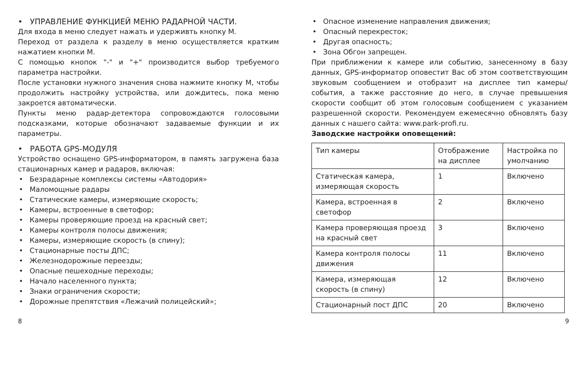• УПРАВЛЕНИЕ ФУНКЦИЕЙ МЕНЮ РАДАРНОЙ ЧАСТИ.
Для входа в меню следует нажать и удерживть кнопку М.
Переход от раздела к разделу в меню осуществляется кратким нажатием кнопки М.
С помощью кнопок "-" и "+" производится выбор требуемого параметра настройки.
После установки нужного значения снова нажмите кнопку М, чтобы продолжить настройку устройства, или дождитесь, пока меню закроется автоматически.
Пункты меню радар-детектора сопровождаются голосовыми подсказками, которые обозначают задаваемые функции и их параметры.
• РАБОТА GPS-МОДУЛЯ
Устройство оснащено GPS-информатором, в память загружена база стационарных камер и радаров, включая:
• Безрадарные комплексы системы «Автодория»
• Маломощные радары
• Статические камеры, измеряющие скорость;
• Камеры, встроенные в светофор;
• Камеры проверяющие проезд на красный свет;
• Камеры контроля полосы движения;
• Камеры, измеряющие скорость (в спину);
• Стационарные посты ДПС;
• Железнодорожные переезды;
• Опасные пешеходные переходы;
• Начало населенного пункта;
• Знаки ограничения скорости;
• Дорожные препятствия «Лежачий полицейский»;
• Опасное изменение направления движения;
• Опасный перекресток;
• Другая опасность;
• Зона Обгон запрещен.
При приближении к камере или событию, занесенному в базу данных, GPS-информатор оповестит Вас об этом соответствующим звуковым сообщением и отобразит на дисплее тип камеры/ события, а также расстояние до него, в случае превышения скорости сообщит об этом голосовым сообщением с указанием разрешенной скорости. Рекомендуем ежемесячно обновлять базу данных с нашего сайта: www.park-profi.ru.
Заводские настройки оповещений:
| Тип камеры | Отображение на дисплее | Настройка по умолчанию |
| --- | --- | --- |
| Статическая камера, измеряющая скорость | 1 | Включено |
| Камера, встроенная в светофор | 2 | Включено |
| Камера проверяющая проезд на красный свет | 3 | Включено |
| Камера контроля полосы движения | 11 | Включено |
| Камера, измеряющая скорость (в спину) | 12 | Включено |
| Стационарный пост ДПС | 20 | Включено |
8 9